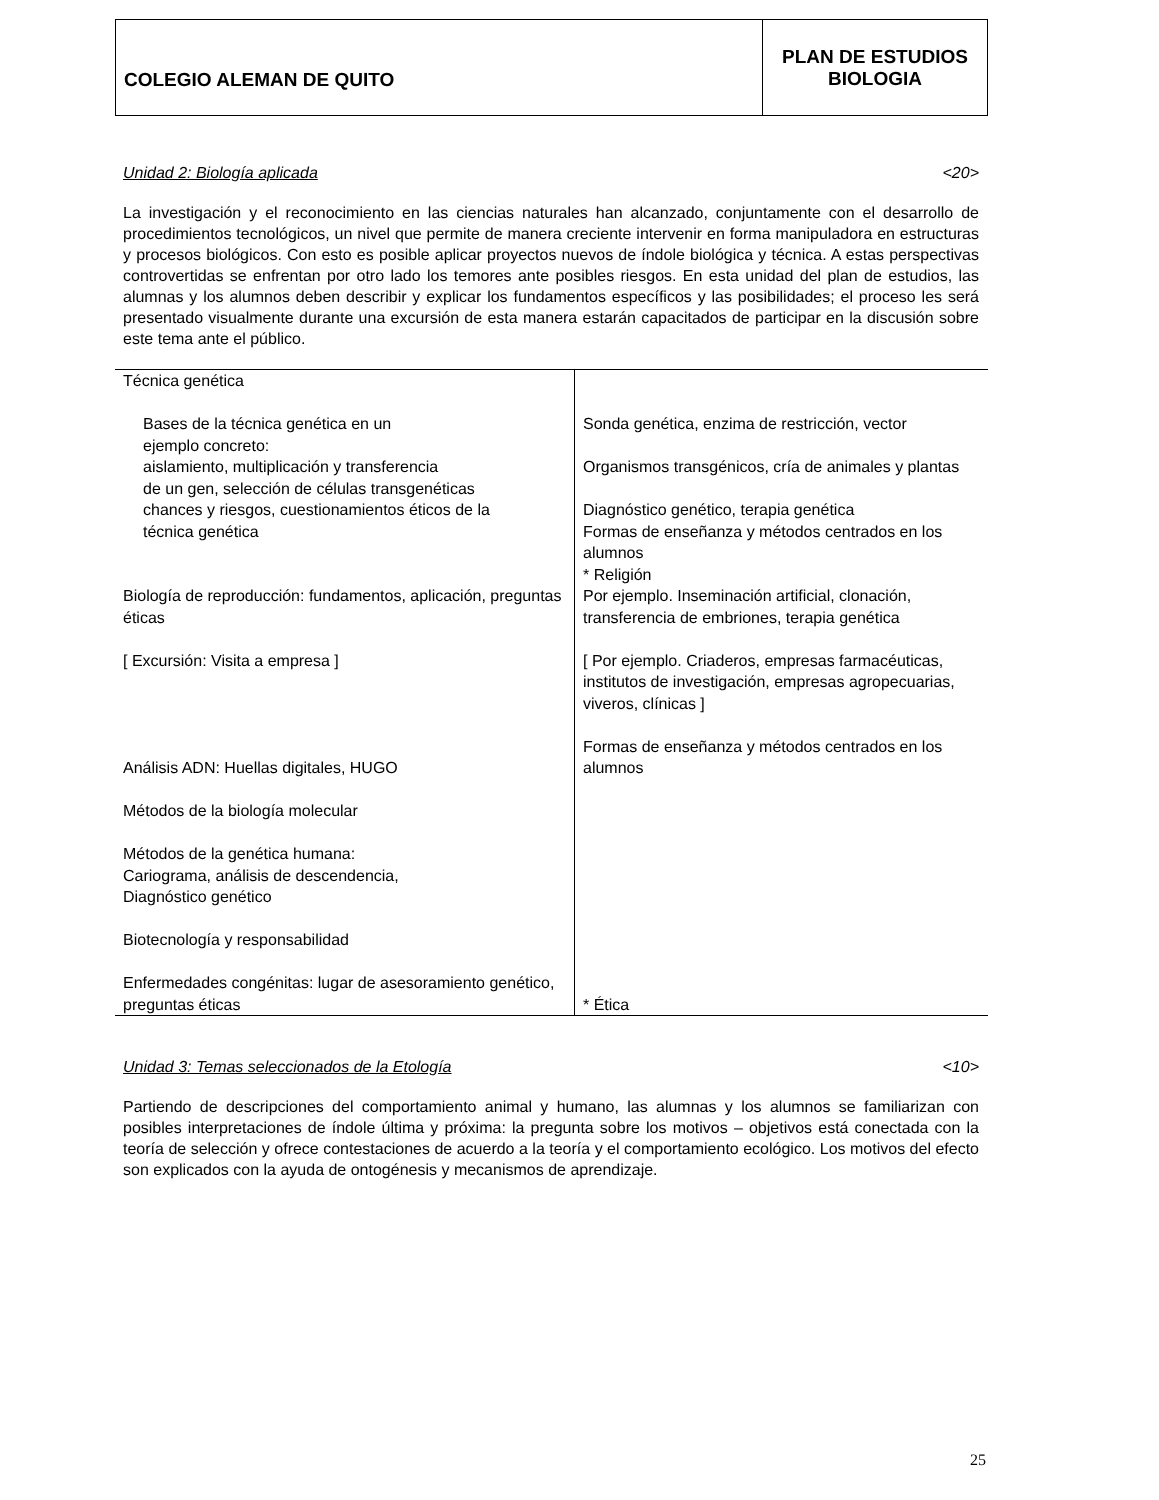| COLEGIO ALEMAN DE QUITO | PLAN DE ESTUDIOS BIOLOGIA |
Unidad 2: Biología aplicada <20>
La investigación y el reconocimiento en las ciencias naturales han alcanzado, conjuntamente con el desarrollo de procedimientos tecnológicos, un nivel que permite de manera creciente intervenir en forma manipuladora en estructuras y procesos biológicos. Con esto es posible aplicar proyectos nuevos de índole biológica y técnica. A estas perspectivas controvertidas se enfrentan por otro lado los temores ante posibles riesgos. En esta unidad del plan de estudios, las alumnas y los alumnos deben describir y explicar los fundamentos específicos y las posibilidades; el proceso les será presentado visualmente durante una excursión de esta manera estarán capacitados de participar en la discusión sobre este tema ante el público.
| Técnica genética Bases de la técnica genética en un ejemplo concreto: aislamiento, multiplicación y transferencia de un gen, selección de células transgenéticas chances y riesgos, cuestionamientos éticos de la técnica genética Biología de reproducción: fundamentos, aplicación, preguntas éticas [ Excursión: Visita a empresa ] Análisis ADN: Huellas digitales, HUGO Métodos de la biología molecular Métodos de la genética humana: Cariograma, análisis de descendencia, Diagnóstico genético Biotecnología y responsabilidad Enfermedades congénitas: lugar de asesoramiento genético, preguntas éticas | Sonda genética, enzima de restricción, vector Organismos transgénicos, cría de animales y plantas Diagnóstico genético, terapia genética Formas de enseñanza y métodos centrados en los alumnos * Religión Por ejemplo. Inseminación artificial, clonación, transferencia de embriones, terapia genética [ Por ejemplo. Criaderos, empresas farmacéuticas, institutos de investigación, empresas agropecuarias, viveros, clínicas ] Formas de enseñanza y métodos centrados en los alumnos * Ética |
Unidad 3: Temas seleccionados de la Etología <10>
Partiendo de descripciones del comportamiento animal y humano, las alumnas y los alumnos se familiarizan con posibles interpretaciones de índole última y próxima: la pregunta sobre los motivos – objetivos está conectada con la teoría de selección y ofrece contestaciones de acuerdo a la teoría y el comportamiento ecológico. Los motivos del efecto son explicados con la ayuda de ontogénesis y mecanismos de aprendizaje.
25